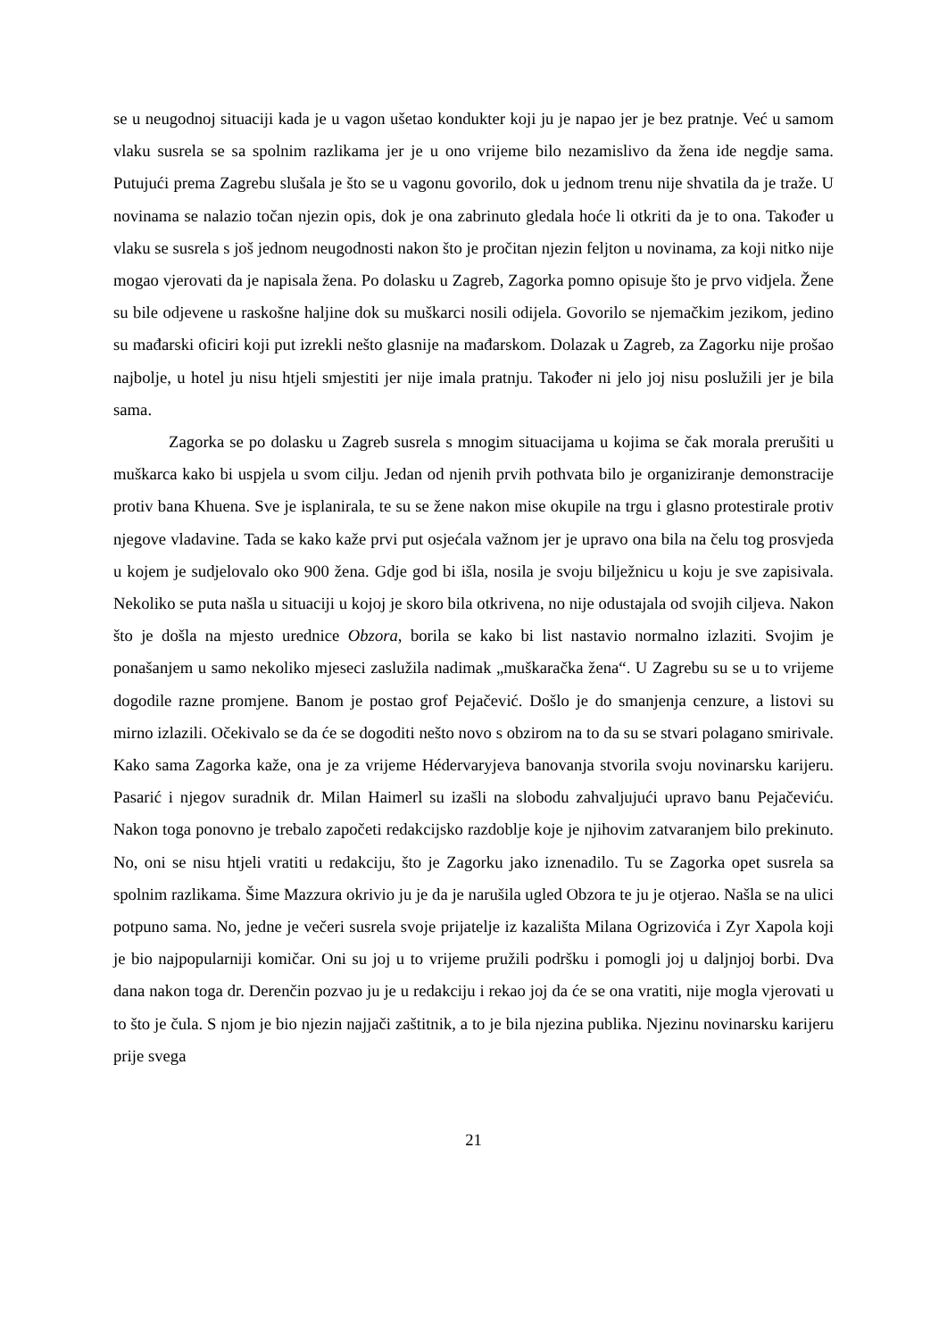se u neugodnoj situaciji kada je u vagon ušetao kondukter koji ju je napao jer je bez pratnje. Već u samom vlaku susrela se sa spolnim razlikama jer je u ono vrijeme bilo nezamislivo da žena ide negdje sama. Putujući prema Zagrebu slušala je što se u vagonu govorilo, dok u jednom trenu nije shvatila da je traže. U novinama se nalazio točan njezin opis, dok je ona zabrinuto gledala hoće li otkriti da je to ona. Također u vlaku se susrela s još jednom neugodnosti nakon što je pročitan njezin feljton u novinama, za koji nitko nije mogao vjerovati da je napisala žena. Po dolasku u Zagreb, Zagorka pomno opisuje što je prvo vidjela. Žene su bile odjevene u raskošne haljine dok su muškarci nosili odijela. Govorilo se njemačkim jezikom, jedino su mađarski oficiri koji put izrekli nešto glasnije na mađarskom. Dolazak u Zagreb, za Zagorku nije prošao najbolje, u hotel ju nisu htjeli smjestiti jer nije imala pratnju. Također ni jelo joj nisu poslužili jer je bila sama.
Zagorka se po dolasku u Zagreb susrela s mnogim situacijama u kojima se čak morala prerušiti u muškarca kako bi uspjela u svom cilju. Jedan od njenih prvih pothvata bilo je organiziranje demonstracije protiv bana Khuena. Sve je isplanirala, te su se žene nakon mise okupile na trgu i glasno protestirale protiv njegove vladavine. Tada se kako kaže prvi put osjećala važnom jer je upravo ona bila na čelu tog prosvjeda u kojem je sudjelovalo oko 900 žena. Gdje god bi išla, nosila je svoju bilježnicu u koju je sve zapisivala. Nekoliko se puta našla u situaciji u kojoj je skoro bila otkrivena, no nije odustajala od svojih ciljeva. Nakon što je došla na mjesto urednice Obzora, borila se kako bi list nastavio normalno izlaziti. Svojim je ponašanjem u samo nekoliko mjeseci zaslužila nadimak „muškaračka žena“. U Zagrebu su se u to vrijeme dogodile razne promjene. Banom je postao grof Pejačević. Došlo je do smanjenja cenzure, a listovi su mirno izlazili. Očekivalo se da će se dogoditi nešto novo s obzirom na to da su se stvari polagano smirivale. Kako sama Zagorka kaže, ona je za vrijeme Hédervaryjeva banovanja stvorila svoju novinarsku karijeru. Pasarić i njegov suradnik dr. Milan Haimerl su izašli na slobodu zahvaljujući upravo banu Pejačeviću. Nakon toga ponovno je trebalo započeti redakcijsko razdoblje koje je njihovim zatvaranjem bilo prekinuto. No, oni se nisu htjeli vratiti u redakciju, što je Zagorku jako iznenadilo. Tu se Zagorka opet susrela sa spolnim razlikama. Šime Mazzura okrivio ju je da je narušila ugled Obzora te ju je otjerao. Našla se na ulici potpuno sama. No, jedne je večeri susrela svoje prijatelje iz kazališta Milana Ogrizovića i Zyr Xapola koji je bio najpopularniji komičar. Oni su joj u to vrijeme pružili podršku i pomogli joj u daljnjoj borbi. Dva dana nakon toga dr. Derenčin pozvao ju je u redakciju i rekao joj da će se ona vratiti, nije mogla vjerovati u to što je čula. S njom je bio njezin najjači zaštitnik, a to je bila njezina publika. Njezinu novinarsku karijeru prije svega
21